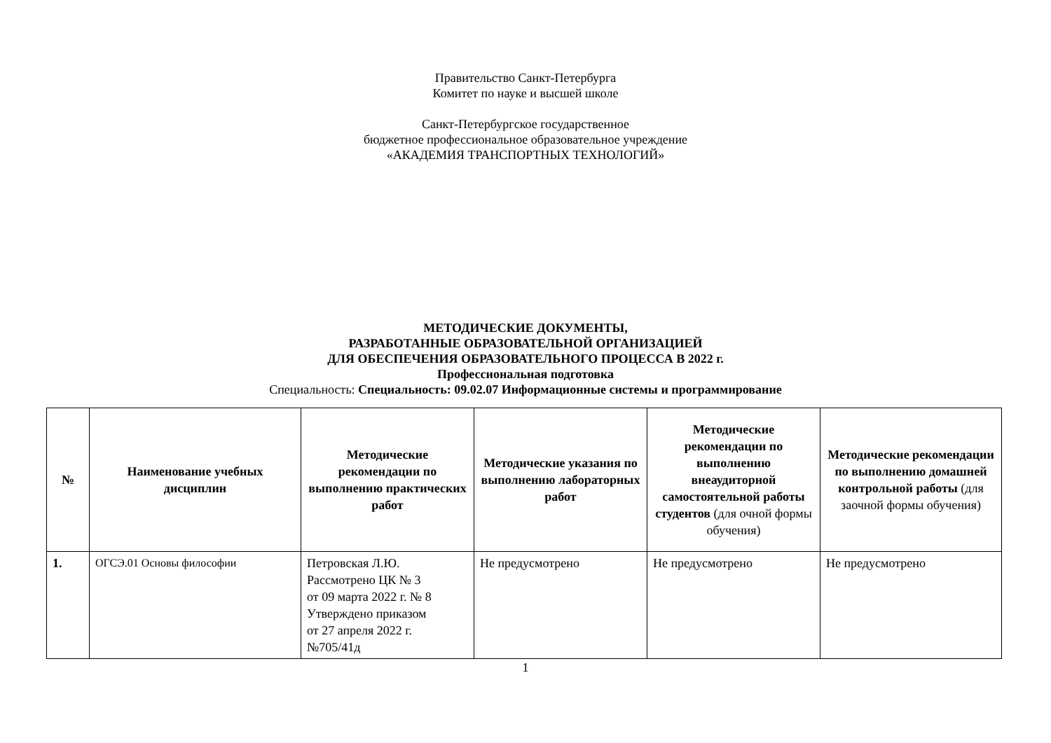Правительство Санкт-Петербурга
Комитет по науке и высшей школе
Санкт-Петербургское государственное
бюджетное профессиональное образовательное учреждение
«АКАДЕМИЯ ТРАНСПОРТНЫХ ТЕХНОЛОГИЙ»
МЕТОДИЧЕСКИЕ ДОКУМЕНТЫ,
РАЗРАБОТАННЫЕ ОБРАЗОВАТЕЛЬНОЙ ОРГАНИЗАЦИЕЙ
ДЛЯ ОБЕСПЕЧЕНИЯ ОБРАЗОВАТЕЛЬНОГО ПРОЦЕССА В 2022 г.
Профессиональная подготовка
Специальность: Специальность: 09.02.07 Информационные системы и программирование
| № | Наименование учебных дисциплин | Методические рекомендации по выполнению практических работ | Методические указания по выполнению лабораторных работ | Методические рекомендации по выполнению внеаудиторной самостоятельной работы студентов (для очной формы обучения) | Методические рекомендации по выполнению домашней контрольной работы (для заочной формы обучения) |
| --- | --- | --- | --- | --- | --- |
| 1. | ОГСЭ.01 Основы философии | Петровская Л.Ю. Рассмотрено ЦК № 3 от 09 марта 2022 г. № 8 Утверждено приказом от 27 апреля 2022 г. №705/41д | Не предусмотрено | Не предусмотрено | Не предусмотрено |
1